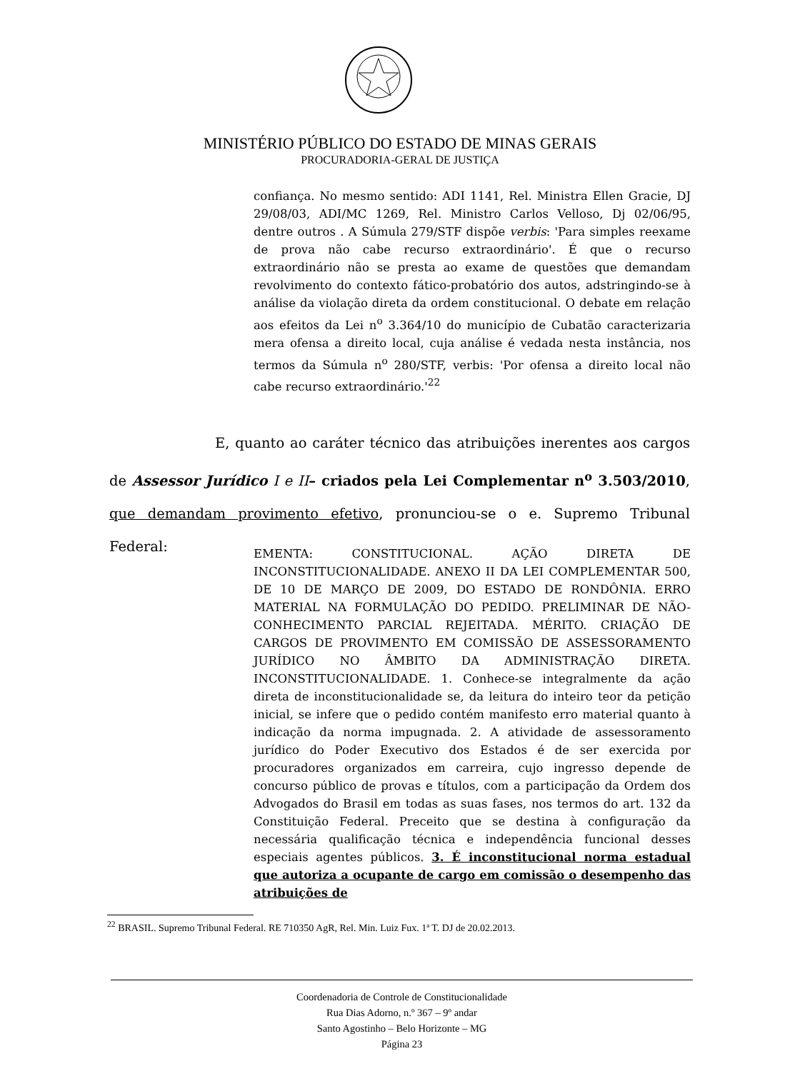MINISTÉRIO PÚBLICO DO ESTADO DE MINAS GERAIS
PROCURADORIA-GERAL DE JUSTIÇA
confiança. No mesmo sentido: ADI 1141, Rel. Ministra Ellen Gracie, DJ 29/08/03, ADI/MC 1269, Rel. Ministro Carlos Velloso, Dj 02/06/95, dentre outros . A Súmula 279/STF dispõe verbis: 'Para simples reexame de prova não cabe recurso extraordinário'. É que o recurso extraordinário não se presta ao exame de questões que demandam revolvimento do contexto fático-probatório dos autos, adstringindo-se à análise da violação direta da ordem constitucional. O debate em relação aos efeitos da Lei n<sup>o</sup> 3.364/10 do município de Cubatão caracterizaria mera ofensa a direito local, cuja análise é vedada nesta instância, nos termos da Súmula n<sup>o</sup> 280/STF, verbis: 'Por ofensa a direito local não cabe recurso extraordinário.'<sup>22</sup>
E, quanto ao caráter técnico das atribuições inerentes aos cargos de Assessor Jurídico I e II– criados pela Lei Complementar n<sup>o</sup> 3.503/2010, que demandam provimento efetivo, pronunciou-se o e. Supremo Tribunal Federal:
EMENTA: CONSTITUCIONAL. AÇÃO DIRETA DE INCONSTITUCIONALIDADE. ANEXO II DA LEI COMPLEMENTAR 500, DE 10 DE MARÇO DE 2009, DO ESTADO DE RONDÔNIA. ERRO MATERIAL NA FORMULAÇÃO DO PEDIDO. PRELIMINAR DE NÃO-CONHECIMENTO PARCIAL REJEITADA. MÉRITO. CRIAÇÃO DE CARGOS DE PROVIMENTO EM COMISSÃO DE ASSESSORAMENTO JURÍDICO NO ÂMBITO DA ADMINISTRAÇÃO DIRETA. INCONSTITUCIONALIDADE. 1. Conhece-se integralmente da ação direta de inconstitucionalidade se, da leitura do inteiro teor da petição inicial, se infere que o pedido contém manifesto erro material quanto à indicação da norma impugnada. 2. A atividade de assessoramento jurídico do Poder Executivo dos Estados é de ser exercida por procuradores organizados em carreira, cujo ingresso depende de concurso público de provas e títulos, com a participação da Ordem dos Advogados do Brasil em todas as suas fases, nos termos do art. 132 da Constituição Federal. Preceito que se destina à configuração da necessária qualificação técnica e independência funcional desses especiais agentes públicos. 3. É inconstitucional norma estadual que autoriza a ocupante de cargo em comissão o desempenho das atribuições de
<sup>22</sup> BRASIL. Supremo Tribunal Federal. RE 710350 AgR, Rel. Min. Luiz Fux. 1ª T. DJ de 20.02.2013.
Coordenadoria de Controle de Constitucionalidade
Rua Dias Adorno, n.º 367 – 9º andar
Santo Agostinho – Belo Horizonte – MG
Página 23